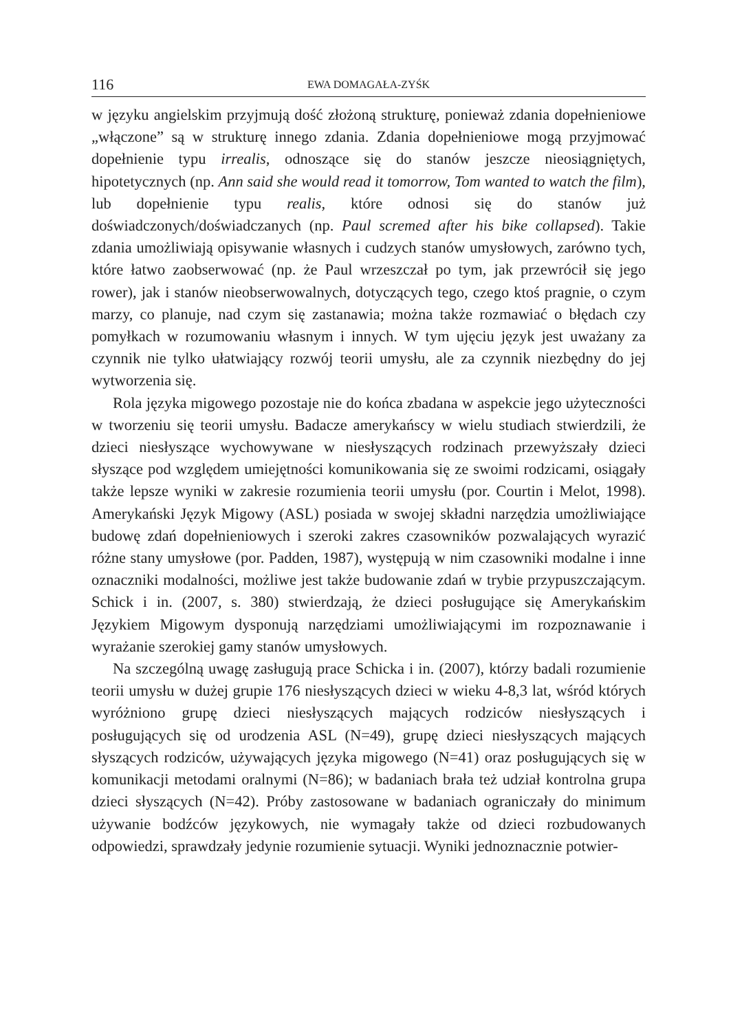116 EWA DOMAGAŁA-ZYŚK
w języku angielskim przyjmują dość złożoną strukturę, ponieważ zdania dopełnieniowe „włączone” są w strukturę innego zdania. Zdania dopełnieniowe mogą przyjmować dopełnienie typu irrealis, odnoszące się do stanów jeszcze nieosiągniętych, hipotetycznych (np. Ann said she would read it tomorrow, Tom wanted to watch the film), lub dopełnienie typu realis, które odnosi się do stanów już doświadczonych/doświadczanych (np. Paul scremed after his bike collapsed). Takie zdania umożliwiają opisywanie własnych i cudzych stanów umysłowych, zarówno tych, które łatwo zaobserwować (np. że Paul wrzeszczał po tym, jak przewrócił się jego rower), jak i stanów nieobserwowalnych, dotyczących tego, czego ktoś pragnie, o czym marzy, co planuje, nad czym się zastanawia; można także rozmawiać o błędach czy pomyłkach w rozumowaniu własnym i innych. W tym ujęciu język jest uważany za czynnik nie tylko ułatwiający rozwój teorii umysłu, ale za czynnik niezbędny do jej wytworzenia się.
Rola języka migowego pozostaje nie do końca zbadana w aspekcie jego użyteczności w tworzeniu się teorii umysłu. Badacze amerykańscy w wielu studiach stwierdzili, że dzieci niesłyszące wychowywane w niesłyszących rodzinach przewyższały dzieci słyszące pod względem umiejętności komunikowania się ze swoimi rodzicami, osiągały także lepsze wyniki w zakresie rozumienia teorii umysłu (por. Courtin i Melot, 1998). Amerykański Język Migowy (ASL) posiada w swojej składni narzędzia umożliwiające budowę zdań dopełnieniowych i szeroki zakres czasowników pozwalających wyrazić różne stany umysłowe (por. Padden, 1987), występują w nim czasowniki modalne i inne oznaczniki modalności, możliwe jest także budowanie zdań w trybie przypuszczającym. Schick i in. (2007, s. 380) stwierdzają, że dzieci posługujące się Amerykańskim Językiem Migowym dysponują narzędziami umożliwiającymi im rozpoznawanie i wyrażanie szerokiej gamy stanów umysłowych.
Na szczególną uwagę zasługują prace Schicka i in. (2007), którzy badali rozumienie teorii umysłu w dużej grupie 176 niesłyszących dzieci w wieku 4-8,3 lat, wśród których wyróżniono grupę dzieci niesłyszących mających rodziców niesłyszących i posługujących się od urodzenia ASL (N=49), grupę dzieci niesłyszących mających słyszących rodziców, używających języka migowego (N=41) oraz posługujących się w komunikacji metodami oralnymi (N=86); w badaniach brała też udział kontrolna grupa dzieci słyszących (N=42). Próby zastosowane w badaniach ograniczały do minimum używanie bodźców językowych, nie wymagały także od dzieci rozbudowanych odpowiedzi, sprawdzały jedynie rozumienie sytuacji. Wyniki jednoznacznie potwier-